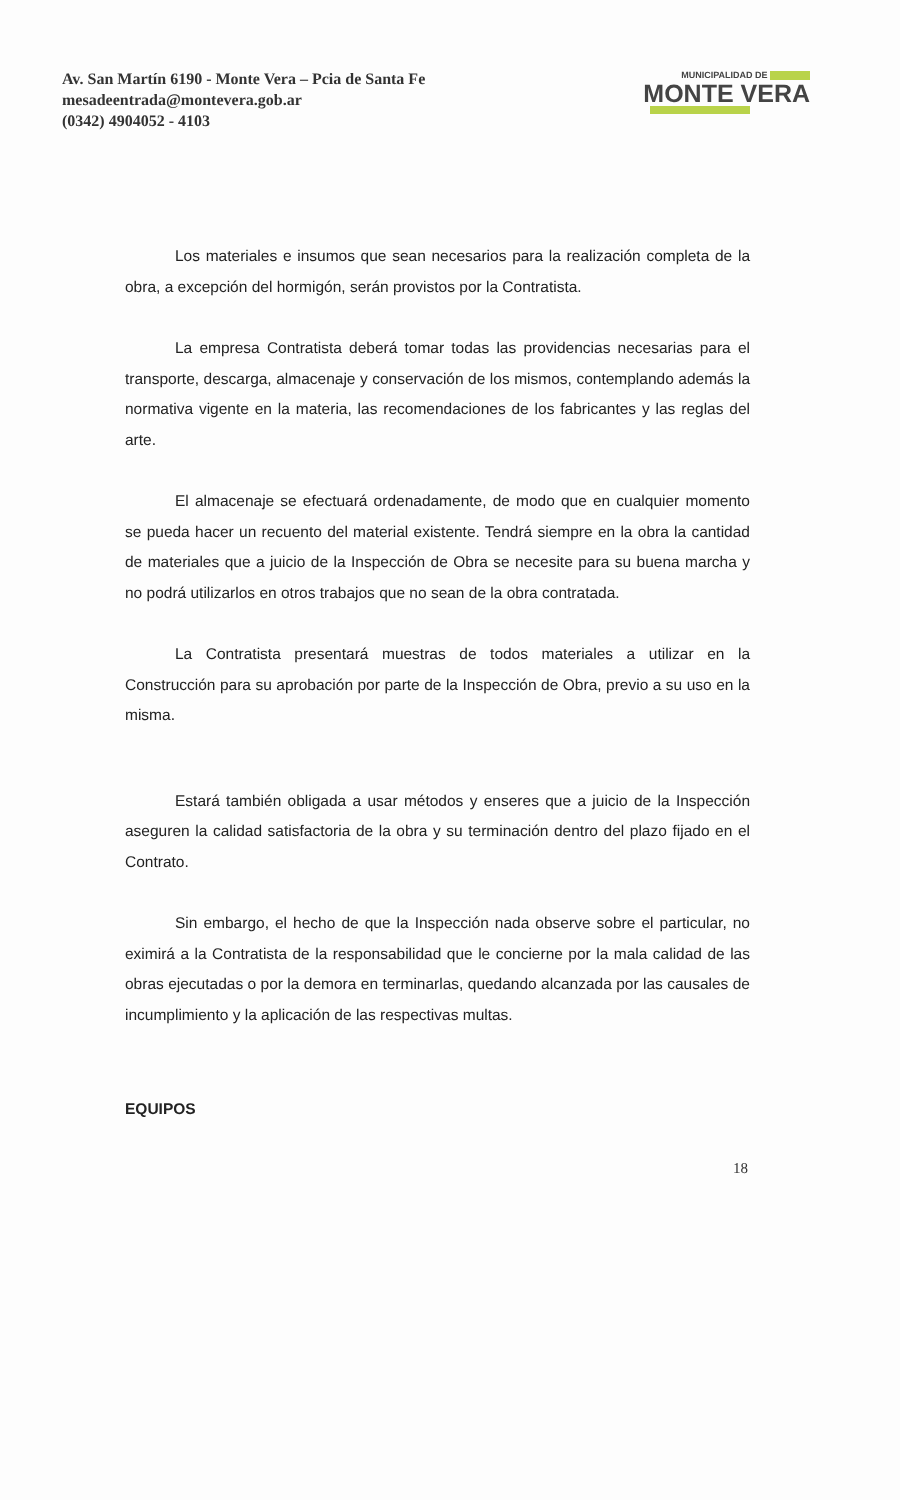Av. San Martín 6190 - Monte Vera – Pcia de Santa Fe
mesadeentrada@montevera.gob.ar
(0342) 4904052 - 4103
MUNICIPALIDAD DE
MONTE VERA
Los materiales e insumos que sean necesarios para la realización completa de la obra, a excepción del hormigón, serán provistos por la Contratista.
La empresa Contratista deberá tomar todas las providencias necesarias para el transporte, descarga, almacenaje y conservación de los mismos, contemplando además la normativa vigente en la materia, las recomendaciones de los fabricantes y las reglas del arte.
El almacenaje se efectuará ordenadamente, de modo que en cualquier momento se pueda hacer un recuento del material existente. Tendrá siempre en la obra la cantidad de materiales que a juicio de la Inspección de Obra se necesite para su buena marcha y no podrá utilizarlos en otros trabajos que no sean de la obra contratada.
La Contratista presentará muestras de todos materiales a utilizar en la Construcción para su aprobación por parte de la Inspección de Obra, previo a su uso en la misma.
Estará también obligada a usar métodos y enseres que a juicio de la Inspección aseguren la calidad satisfactoria de la obra y su terminación dentro del plazo fijado en el Contrato.
Sin embargo, el hecho de que la Inspección nada observe sobre el particular, no eximirá a la Contratista de la responsabilidad que le concierne por la mala calidad de las obras ejecutadas o por la demora en terminarlas, quedando alcanzada por las causales de incumplimiento y la aplicación de las respectivas multas.
EQUIPOS
18